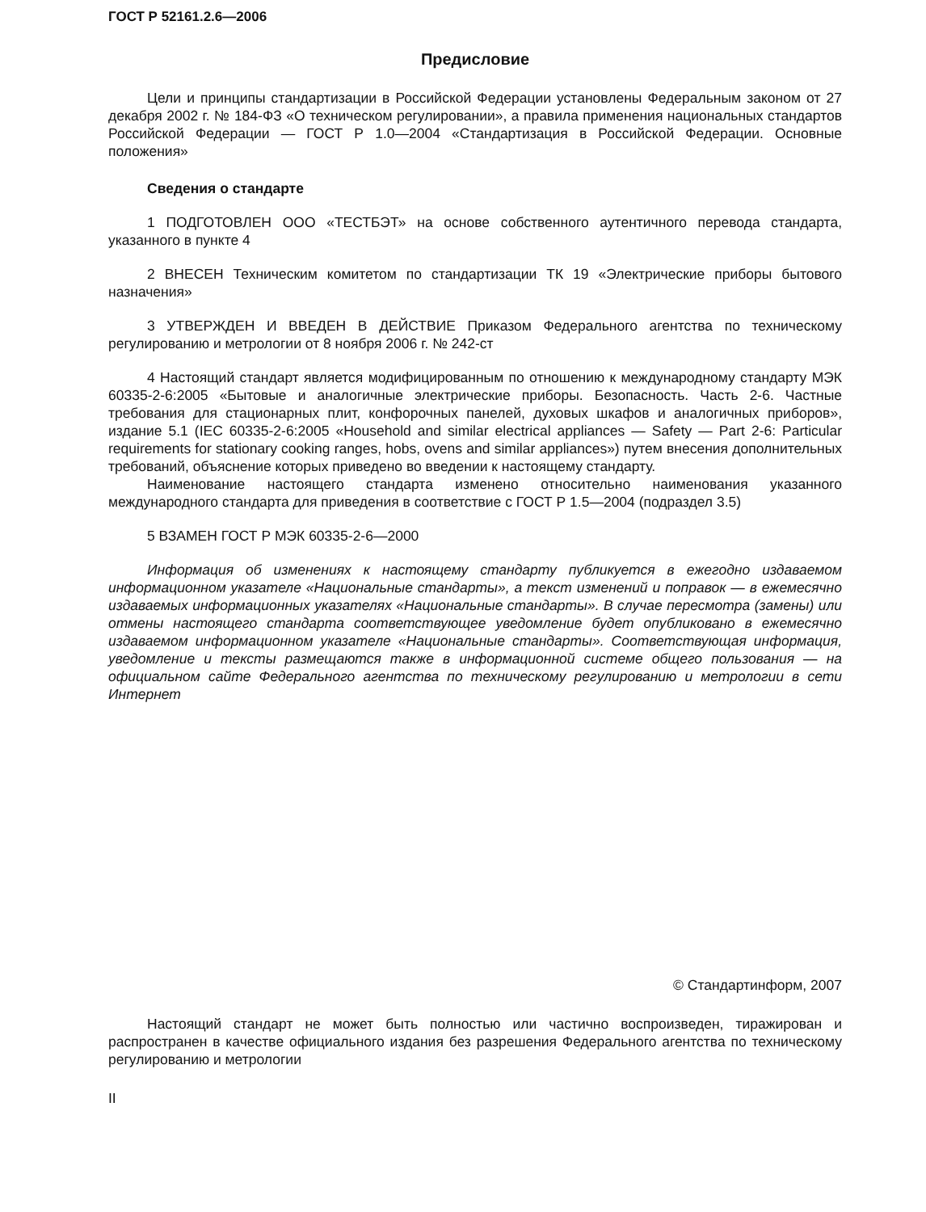ГОСТ Р 52161.2.6—2006
Предисловие
Цели и принципы стандартизации в Российской Федерации установлены Федеральным законом от 27 декабря 2002 г. № 184-ФЗ «О техническом регулировании», а правила применения национальных стандартов Российской Федерации — ГОСТ Р 1.0—2004 «Стандартизация в Российской Федерации. Основные положения»
Сведения о стандарте
1 ПОДГОТОВЛЕН ООО «ТЕСТБЭТ» на основе собственного аутентичного перевода стандарта, указанного в пункте 4
2 ВНЕСЕН Техническим комитетом по стандартизации ТК 19 «Электрические приборы бытового назначения»
3 УТВЕРЖДЕН И ВВЕДЕН В ДЕЙСТВИЕ Приказом Федерального агентства по техническому регулированию и метрологии от 8 ноября 2006 г. № 242-ст
4 Настоящий стандарт является модифицированным по отношению к международному стандарту МЭК 60335-2-6:2005 «Бытовые и аналогичные электрические приборы. Безопасность. Часть 2-6. Частные требования для стационарных плит, конфорочных панелей, духовых шкафов и аналогичных приборов», издание 5.1 (IEC 60335-2-6:2005 «Household and similar electrical appliances — Safety — Part 2-6: Particular requirements for stationary cooking ranges, hobs, ovens and similar appliances») путем внесения дополнительных требований, объяснение которых приведено во введении к настоящему стандарту.
Наименование настоящего стандарта изменено относительно наименования указанного международного стандарта для приведения в соответствие с ГОСТ Р 1.5—2004 (подраздел 3.5)
5 ВЗАМЕН ГОСТ Р МЭК 60335-2-6—2000
Информация об изменениях к настоящему стандарту публикуется в ежегодно издаваемом информационном указателе «Национальные стандарты», а текст изменений и поправок — в ежемесячно издаваемых информационных указателях «Национальные стандарты». В случае пересмотра (замены) или отмены настоящего стандарта соответствующее уведомление будет опубликовано в ежемесячно издаваемом информационном указателе «Национальные стандарты». Соответствующая информация, уведомление и тексты размещаются также в информационной системе общего пользования — на официальном сайте Федерального агентства по техническому регулированию и метрологии в сети Интернет
© Стандартинформ, 2007
Настоящий стандарт не может быть полностью или частично воспроизведен, тиражирован и распространен в качестве официального издания без разрешения Федерального агентства по техническому регулированию и метрологии
II